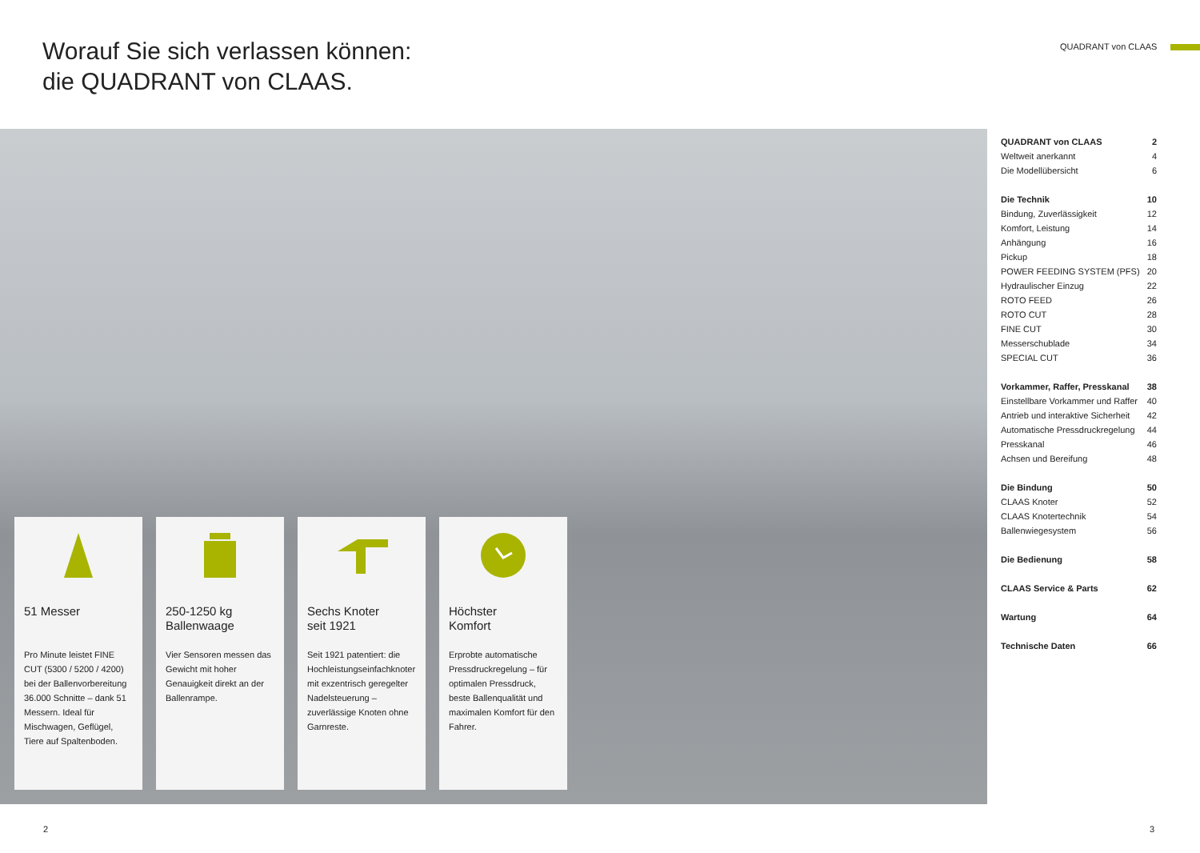Worauf Sie sich verlassen können:
die QUADRANT von CLAAS.
QUADRANT von CLAAS
51 Messer
Pro Minute leistet FINE CUT (5300 / 5200 / 4200) bei der Ballenvorbereitung 36.000 Schnitte – dank 51 Messern. Ideal für Mischwagen, Geflügel, Tiere auf Spaltenboden.
250-1250 kg
Ballenwaage
Vier Sensoren messen das Gewicht mit hoher Genauigkeit direkt an der Ballenrampe.
Sechs Knoter
seit 1921
Seit 1921 patentiert: die Hochleistungseinfachknoter mit exzentrisch geregelter Nadelsteuerung – zuverlässige Knoten ohne Garnreste.
Höchster
Komfort
Erprobte automatische Pressdruckregelung – für optimalen Pressdruck, beste Ballenqualität und maximalen Komfort für den Fahrer.
QUADRANT von CLAAS 2
Weltweit anerkannt 4
Die Modellübersicht 6
Die Technik 10
Bindung, Zuverlässigkeit 12
Komfort, Leistung 14
Anhängung 16
Pickup 18
POWER FEEDING SYSTEM (PFS) 20
Hydraulischer Einzug 22
ROTO FEED 26
ROTO CUT 28
FINE CUT 30
Messerschublade 34
SPECIAL CUT 36
Vorkammer, Raffer, Presskanal 38
Einstellbare Vorkammer und Raffer 40
Antrieb und interaktive Sicherheit 42
Automatische Pressdruckregelung 44
Presskanal 46
Achsen und Bereifung 48
Die Bindung 50
CLAAS Knoter 52
CLAAS Knotertechnik 54
Ballenwiegesystem 56
Die Bedienung 58
CLAAS Service & Parts 62
Wartung 64
Technische Daten 66
2 3